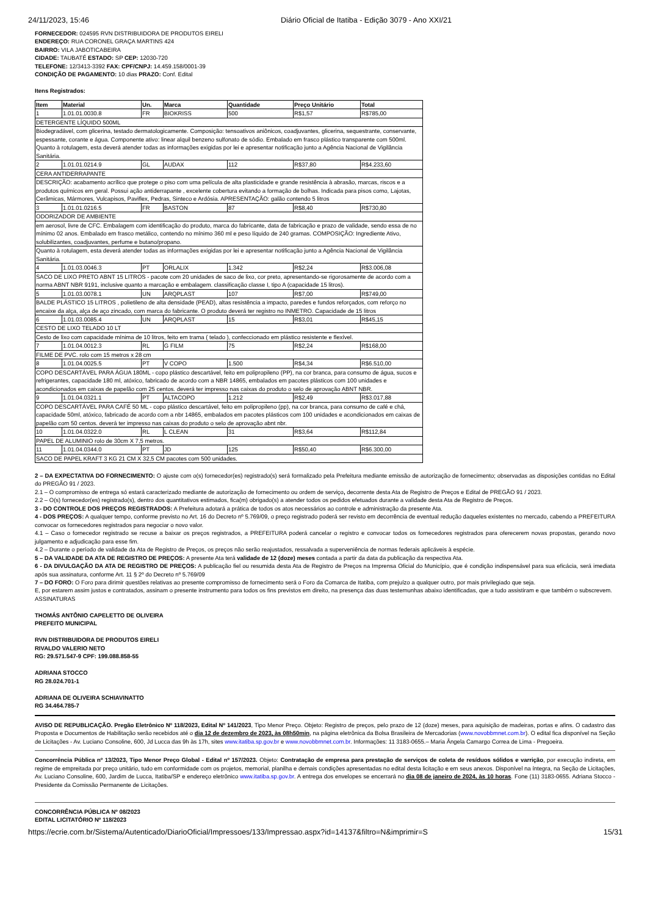24/11/2023, 15:46 Diário Oficial de Itatiba - Edição 3079 - Ano XXI/21
FORNECEDOR: 024595 RVN DISTRIBUIDORA DE PRODUTOS EIRELI
ENDEREÇO: RUA CORONEL GRAÇA MARTINS 424
BAIRRO: VILA JABOTICABEIRA
CIDADE: TAUBATÉ ESTADO: SP CEP: 12030-720
TELEFONE: 12/3413-3392 FAX: CPF/CNPJ: 14.459.158/0001-39
CONDIÇÃO DE PAGAMENTO: 10 dias PRAZO: Conf. Edital
Itens Registrados:
| Item | Material | Un. | Marca | Quantidade | Preço Unitário | Total |
| 1 | 1.01.01.0030.8 | FR | BIOKRISS | 500 | R$1,57 | R$785,00 |
| DETERGENTE LÍQUIDO 500ML | | | | | | |
| Biodegradável, com glicerina, testado dermatologicamente. Composição: tensoativos aniônicos, coadjuvantes, glicerina, sequestrante, conservante, espessante, corante e água. Componente ativo: linear alquil benzeno sulfonato de sódio. Embalado em frasco plástico transparente com 500ml. Quanto à rotulagem, esta deverá atender todas as informações exigidas por lei e apresentar notificação junto a Agência Nacional de Vigilância Sanitária. | | | | | | |
| 2 | 1.01.01.0214.9 | GL | AUDAX | 112 | R$37,80 | R$4.233,60 |
| CERA ANTIDERRAPANTE | | | | | | |
| DESCRIÇÃO: acabamento acrílico que protege o piso com uma película de alta plasticidade e grande resistência à abrasão, marcas, riscos e a produtos químicos em geral. Possui ação antiderrapante , excelente cobertura evitando a formação de bolhas. Indicada para pisos como, Lajotas, Cerâmicas, Mármores, Vulcapisos, Paviflex, Pedras, Sinteco e Ardósia. APRESENTAÇÃO: galão contendo 5 litros | | | | | | |
| 3 | 1.01.01.0216.5 | FR | BASTON | 87 | R$8,40 | R$730,80 |
| ODORIZADOR DE AMBIENTE | | | | | | |
| em aerosol, livre de CFC. Embalagem com identificação do produto, marca do fabricante, data de fabricação e prazo de validade, sendo essa de no mínimo 02 anos. Embalado em frasco metálico, contendo no mínimo 360 ml e peso líquido de 240 gramas. COMPOSIÇÃO: Ingrediente Ativo, solubilizantes, coadjuvantes, perfume e butano/propano. | | | | | | |
| Quanto à rotulagem, esta deverá atender todas as informações exigidas por lei e apresentar notificação junto a Agência Nacional de Vigilância Sanitária. | | | | | | |
| 4 | 1.01.03.0046.3 | PT | ORLALIX | 1.342 | R$2,24 | R$3.006,08 |
| SACO DE LIXO PRETO ABNT 15 LITROS - pacote com 20 unidades de saco de lixo, cor preto, apresentando-se rigorosamente de acordo com a norma ABNT NBR 9191, inclusive quanto a marcação e embalagem. classificação classe I, tipo A (capacidade 15 litros). | | | | | | |
| 5 | 1.01.03.0078.1 | UN | ARQPLAST | 107 | R$7,00 | R$749,00 |
| BALDE PLÁSTICO 15 LITROS , polietileno de alta densidade (PEAD), altas resistência a impacto, paredes e fundos reforçados, com reforço no encaixe da alça, alça de aço zincado, com marca do fabricante. O produto deverá ter registro no INMETRO. Capacidade de 15 litros | | | | | | |
| 6 | 1.01.03.0085.4 | UN | ARQPLAST | 15 | R$3,01 | R$45,15 |
| CESTO DE LIXO TELADO 10 LT | | | | | | |
| Cesto de lixo com capacidade mínima de 10 litros, feito em trama ( telado ), confeccionado em plástico resistente e flexível. | | | | | | |
| 7 | 1.01.04.0012.3 | RL | G FILM | 75 | R$2,24 | R$168,00 |
| FILME DE PVC. rolo com 15 metros x 28 cm | | | | | | |
| 8 | 1.01.04.0025.5 | PT | V COPO | 1.500 | R$4,34 | R$6.510,00 |
| COPO DESCARTÁVEL PARA ÁGUA 180ML - copo plástico descartável, feito em polipropileno (PP), na cor branca, para consumo de água, sucos e refrigerantes, capacidade 180 ml, atóxico, fabricado de acordo com a NBR 14865, embalados em pacotes plásticos com 100 unidades e acondicionados em caixas de papelão com 25 centos. deverá ter impresso nas caixas do produto o selo de aprovação ABNT NBR. | | | | | | |
| 9 | 1.01.04.0321.1 | PT | ALTACOPO | 1.212 | R$2,49 | R$3.017,88 |
| COPO DESCARTÁVEL PARA CAFÉ 50 ML - copo plástico descartável, feito em polipropileno (pp), na cor branca, para consumo de café e chá, capacidade 50ml, atóxico, fabricado de acordo com a nbr 14865, embalados em pacotes plásticos com 100 unidades e acondicionados em caixas de papelão com 50 centos. deverá ter impresso nas caixas do produto o selo de aprovação abnt nbr. | | | | | | |
| 10 | 1.01.04.0322.0 | RL | L CLEAN | 31 | R$3,64 | R$112,84 |
| PAPEL DE ALUMINIO rolo de 30cm X 7,5 metros. | | | | | | |
| 11 | 1.01.04.0344.0 | PT | JD | 125 | R$50,40 | R$6.300,00 |
| SACO DE PAPEL KRAFT 3 KG 21 CM X 32,5 CM pacotes com 500 unidades. | | | | | | |
2 – DA EXPECTATIVA DO FORNECIMENTO: O ajuste com o(s) fornecedor(es) registrado(s) será formalizado pela Prefeitura mediante emissão de autorização de fornecimento; observadas as disposições contidas no Edital do PREGÃO 91 / 2023.
2.1 – O compromisso de entrega só estará caracterizado mediante de autorização de fornecimento ou ordem de serviço, decorrente desta Ata de Registro de Preços e Edital de PREGÃO 91 / 2023.
2.2 – O(s) fornecedor(es) registrado(s), dentro dos quantitativos estimados, fica(m) obrigado(s) a atender todos os pedidos efetuados durante a validade desta Ata de Registro de Preços.
3 - DO CONTROLE DOS PREÇOS REGISTRADOS: A Prefeitura adotará a prática de todos os atos necessários ao controle e administração da presente Ata.
4 - DOS PREÇOS: A qualquer tempo, conforme previsto no Art. 16 do Decreto nº 5.769/09, o preço registrado poderá ser revisto em decorrência de eventual redução daqueles existentes no mercado, cabendo a PREFEITURA convocar os fornecedores registrados para negociar o novo valor.
4.1 – Caso o fornecedor registrado se recuse a baixar os preços registrados, a PREFEITURA poderá cancelar o registro e convocar todos os fornecedores registrados para oferecerem novas propostas, gerando novo julgamento e adjudicação para esse fim.
4.2 – Durante o período de validade da Ata de Registro de Preços, os preços não serão reajustados, ressalvada a superveniência de normas federais aplicáveis à espécie.
5 – DA VALIDADE DA ATA DE REGISTRO DE PREÇOS: A presente Ata terá validade de 12 (doze) meses contada a partir da data da publicação da respectiva Ata.
6 - DA DIVULGAÇÃO DA ATA DE REGISTRO DE PREÇOS: A publicação fiel ou resumida desta Ata de Registro de Preços na Imprensa Oficial do Município, que é condição indispensável para sua eficácia, será imediata após sua assinatura, conforme Art. 11 § 2º do Decreto nº 5.769/09
7 – DO FORO: O Foro para dirimir questões relativas ao presente compromisso de fornecimento será o Foro da Comarca de Itatiba, com prejuízo a qualquer outro, por mais privilegiado que seja.
E, por estarem assim justos e contratados, assinam o presente instrumento para todos os fins previstos em direito, na presença das duas testemunhas abaixo identificadas, que a tudo assistiram e que também o subscrevem.
ASSINATURAS
THOMÁS ANTÔNIO CAPELETTO DE OLIVEIRA
PREFEITO MUNICIPAL
RVN DISTRIBUIDORA DE PRODUTOS EIRELI
RIVALDO VALERIO NETO
RG: 29.571.547-9 CPF: 199.088.858-55
ADRIANA STOCCO
RG 28.024.701-1
ADRIANA DE OLIVEIRA SCHIAVINATTO
RG 34.464.785-7
AVISO DE REPUBLICAÇÃO. Pregão Eletrônico Nº 118/2023, Edital Nº 141/2023, Tipo Menor Preço. Objeto: Registro de preços, pelo prazo de 12 (doze) meses, para aquisição de madeiras, portas e afins. O cadastro das Proposta e Documentos de Habilitação serão recebidos até o dia 12 de dezembro de 2023, às 08h50min, na página eletrônica da Bolsa Brasileira de Mercadorias (www.novobbmnet.com.br). O edital fica disponível na Seção de Licitações - Av. Luciano Consoline, 600, Jd Lucca das 9h às 17h, sites www.itatiba.sp.gov.br e www.novobbmnet.com.br. Informações: 11 3183-0655.– Maria Ângela Camargo Correa de Lima - Pregoeira.
Concorrência Pública nº 13/2023, Tipo Menor Preço Global - Edital nº 157/2023. Objeto: Contratação de empresa para prestação de serviços de coleta de resíduos sólidos e varrição, por execução indireta, em regime de empreitada por preço unitário, tudo em conformidade com os projetos, memorial, planilha e demais condições apresentadas no edital desta licitação e em seus anexos. Disponível na íntegra, na Seção de Licitações, Av. Luciano Consoline, 600, Jardim de Lucca, Itatiba/SP e endereço eletrônico www.itatiba.sp.gov.br. A entrega dos envelopes se encerrará no dia 08 de janeiro de 2024, às 10 horas. Fone (11) 3183-0655. Adriana Stocco - Presidente da Comissão Permanente de Licitações.
CONCORRÊNCIA PÚBLICA Nº 08/2023
EDITAL LICITATÓRIO Nº 118/2023
https://ecrie.com.br/Sistema/Autenticado/DiarioOficial/Impressoes/133/Impressao.aspx?id=14137&filtro=N&imprimir=S 15/31